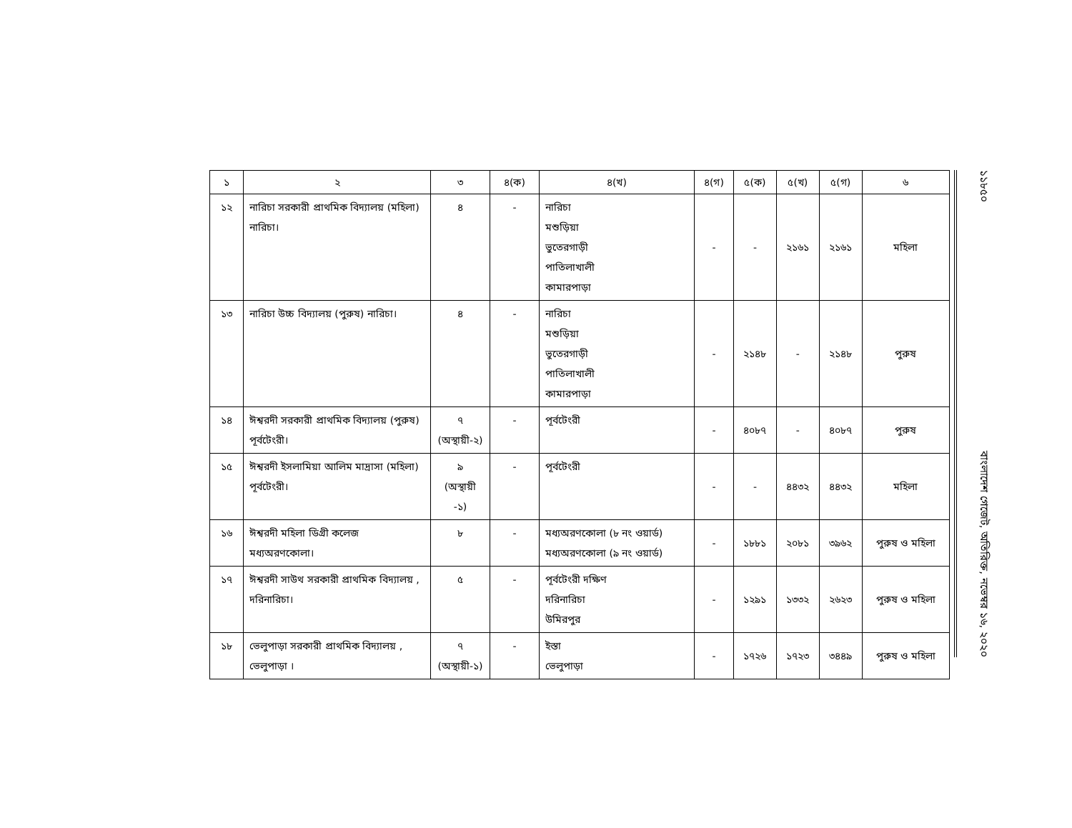| ১ | ২ | ৩ | ৪(ক) | ৪(খ) | ৪(গ) | ৫(ক) | ৫(খ) | ৫(গ) | ৬ |
| --- | --- | --- | --- | --- | --- | --- | --- | --- | --- |
| ১২ | নারিচা সরকারী প্রাথমিক বিদ্যালয় (মহিলা) নারিচা। | ৪ | - | নারিচা মশুড়িয়া ভুতেরগাড়ী পাতিলাখালী কামারপাড়া | - | - | ২১৬১ | ২১৬১ | মহিলা |
| ১৩ | নারিচা উচ্চ বিদ্যালয় (পুরুষ) নারিচা। | ৪ | - | নারিচা মশুড়িয়া ভুতেরগাড়ী পাতিলাখালী কামারপাড়া | - | ২১৪৮ | - | ২১৪৮ | পুরুষ |
| ১৪ | ঈশ্বরদী সরকারী প্রাথমিক বিদ্যালয় (পুরুষ) পূর্বটেংরী। | ৭ (অস্থায়ী-২) | - | পূর্বটেংরী | - | ৪০৮৭ | - | ৪০৮৭ | পুরুষ |
| ১৫ | ঈশ্বরদী ইসলামিয়া আলিম মাদ্রাসা (মহিলা) পূর্বটেংরী। | ৯ (অস্থায়ী -১) | - | পূর্বটেংরী | - | - | ৪৪৩২ | ৪৪৩২ | মহিলা |
| ১৬ | ঈশ্বরদী মহিলা ডিগ্রী কলেজ মধ্যঅরণকোলা। | ৮ | - | মধ্যঅরণকোলা (৮ নং ওয়ার্ড) মধ্যঅরণকোলা (৯ নং ওয়ার্ড) | - | ১৮৮১ | ২০৮১ | ৩৯৬২ | পুরুষ ও মহিলা |
| ১৭ | ঈশ্বরদী সাউথ সরকারী প্রাথমিক বিদ্যালয় , দরিনারিচা। | ৫ | - | পূর্বটেংরী দক্ষিণ দরিনারিচা উমিরপুর | - | ১২৯১ | ১৩৩২ | ২৬২৩ | পুরুষ ও মহিলা |
| ১৮ | ভেলুপাড়া সরকারী প্রাথমিক বিদ্যালয় , ভেলুপাড়া । | ৭ (অস্থায়ী-১) | - | ইস্তা ভেলুপাড়া | - | ১৭২৬ | ১৭২৩ | ৩৪৪৯ | পুরুষ ও মহিলা |
১১৮৫০ বাংলাদেশ গেজেট, অতিরিক্ত, নভেম্বর ১৬, ২০২০